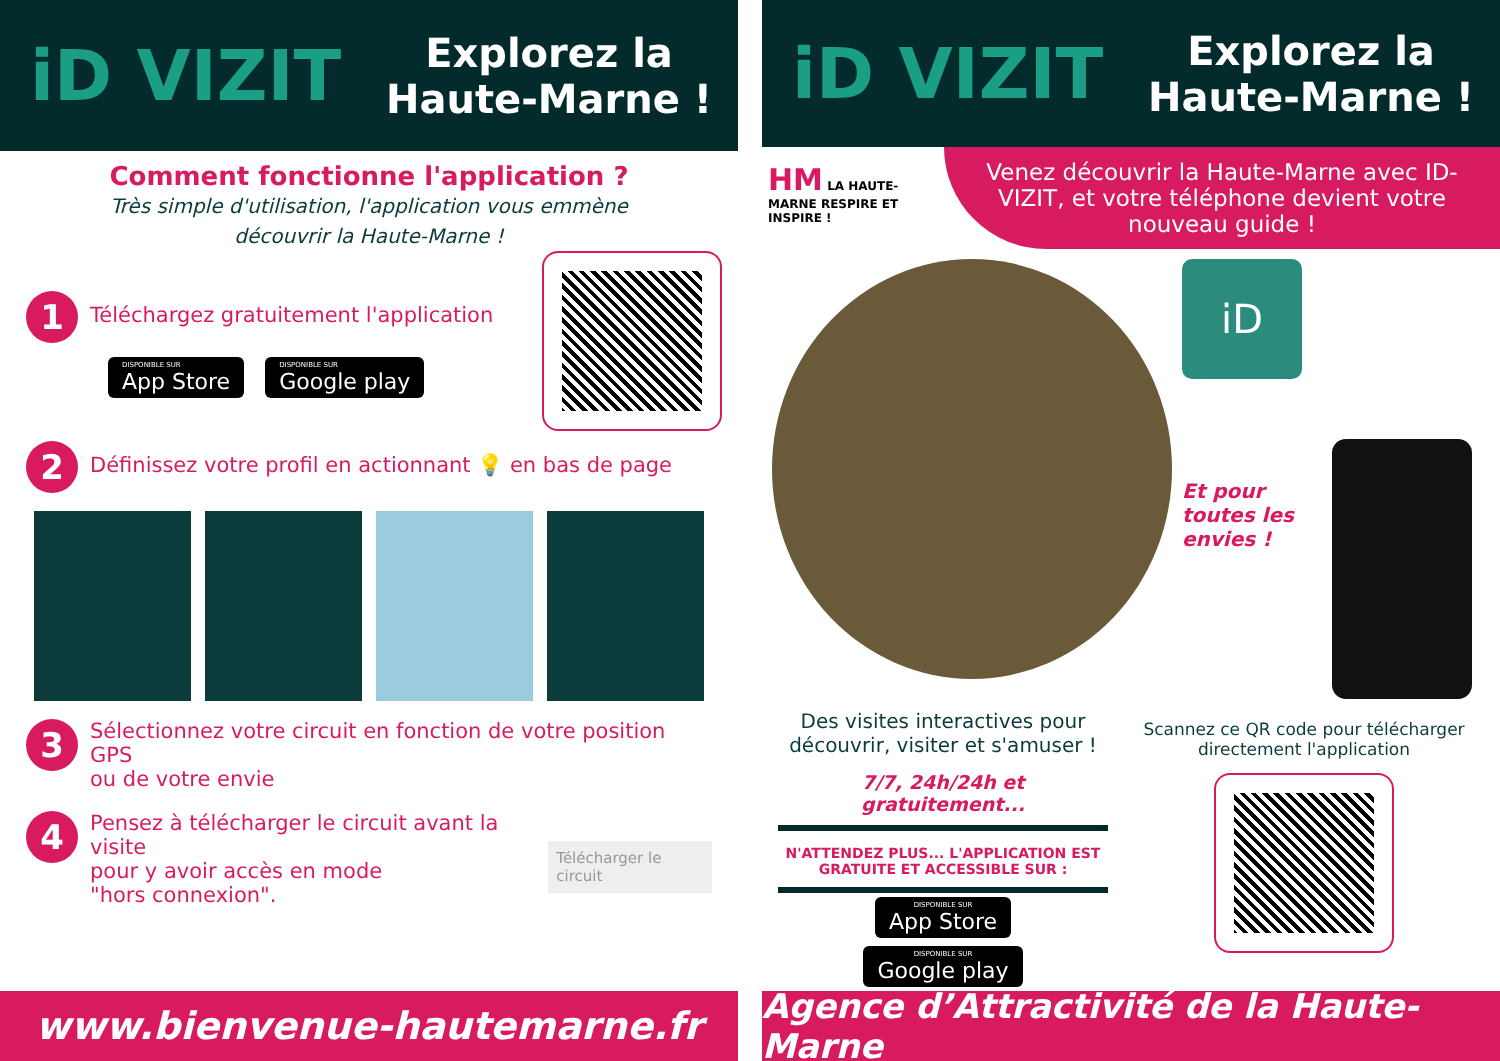iD VIZIT
Explorez la
Haute-Marne !
Comment fonctionne l'application ?
Très simple d'utilisation, l'application vous emmène
découvrir la Haute-Marne !
1
Téléchargez gratuitement l'application
DISPONIBLE SUR App Store DISPONIBLE SUR Google play
2
Définissez votre profil en actionnant 💡 en bas de page
3
Sélectionnez votre circuit en fonction de votre position GPS
ou de votre envie
4
Pensez à télécharger le circuit avant la visite
pour y avoir accès en mode
"hors connexion".
Télécharger le circuit
www.bienvenue-hautemarne.fr
iD VIZIT
Explorez la
Haute-Marne !
HM LA HAUTE-MARNE RESPIRE ET INSPIRE !
Venez découvrir la Haute-Marne avec ID-VIZIT, et votre téléphone devient votre nouveau guide !
iD
Et pour toutes les envies !
Des visites interactives pour découvrir, visiter et s'amuser !
7/7, 24h/24h et gratuitement...
N'ATTENDEZ PLUS... L'APPLICATION EST GRATUITE ET ACCESSIBLE SUR :
DISPONIBLE SUR App Store DISPONIBLE SUR Google play
Scannez ce QR code pour télécharger directement l'application
Agence d’Attractivité de la Haute-Marne